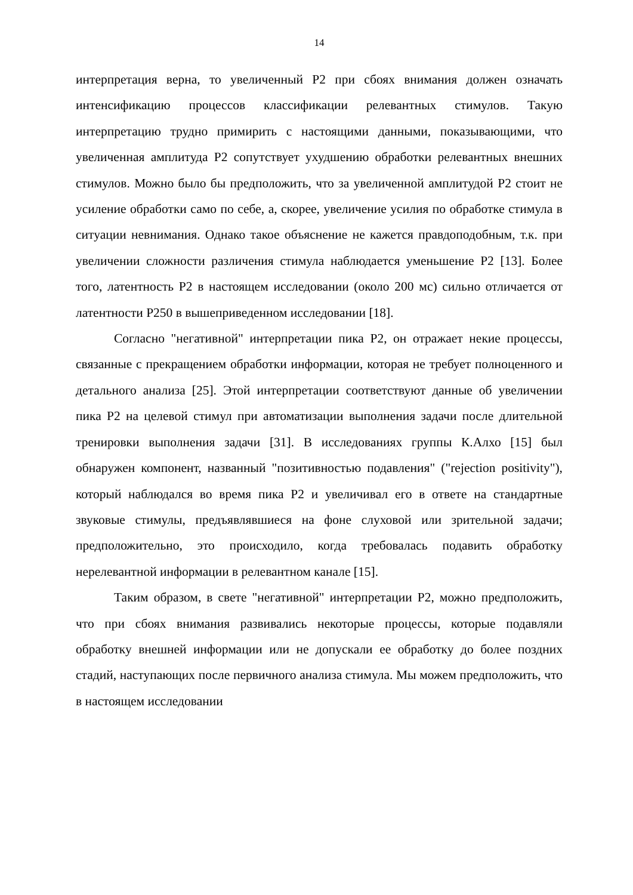14
интерпретация верна, то увеличенный P2 при сбоях внимания должен означать интенсификацию процессов классификации релевантных стимулов. Такую интерпретацию трудно примирить с настоящими данными, показывающими, что увеличенная амплитуда P2 сопутствует ухудшению обработки релевантных внешних стимулов. Можно было бы предположить, что за увеличенной амплитудой P2 стоит не усиление обработки само по себе, а, скорее, увеличение усилия по обработке стимула в ситуации невнимания. Однако такое объяснение не кажется правдоподобным, т.к. при увеличении сложности различения стимула наблюдается уменьшение P2 [13]. Более того, латентность P2 в настоящем исследовании (около 200 мс) сильно отличается от латентности P250 в вышеприведенном исследовании [18].
Согласно "негативной" интерпретации пика P2, он отражает некие процессы, связанные с прекращением обработки информации, которая не требует полноценного и детального анализа [25]. Этой интерпретации соответствуют данные об увеличении пика P2 на целевой стимул при автоматизации выполнения задачи после длительной тренировки выполнения задачи [31]. В исследованиях группы К.Алхо [15] был обнаружен компонент, названный "позитивностью подавления" ("rejection positivity"), который наблюдался во время пика P2 и увеличивал его в ответе на стандартные звуковые стимулы, предъявлявшиеся на фоне слуховой или зрительной задачи; предположительно, это происходило, когда требовалась подавить обработку нерелевантной информации в релевантном канале [15].
Таким образом, в свете "негативной" интерпретации P2, можно предположить, что при сбоях внимания развивались некоторые процессы, которые подавляли обработку внешней информации или не допускали ее обработку до более поздних стадий, наступающих после первичного анализа стимула. Мы можем предположить, что в настоящем исследовании